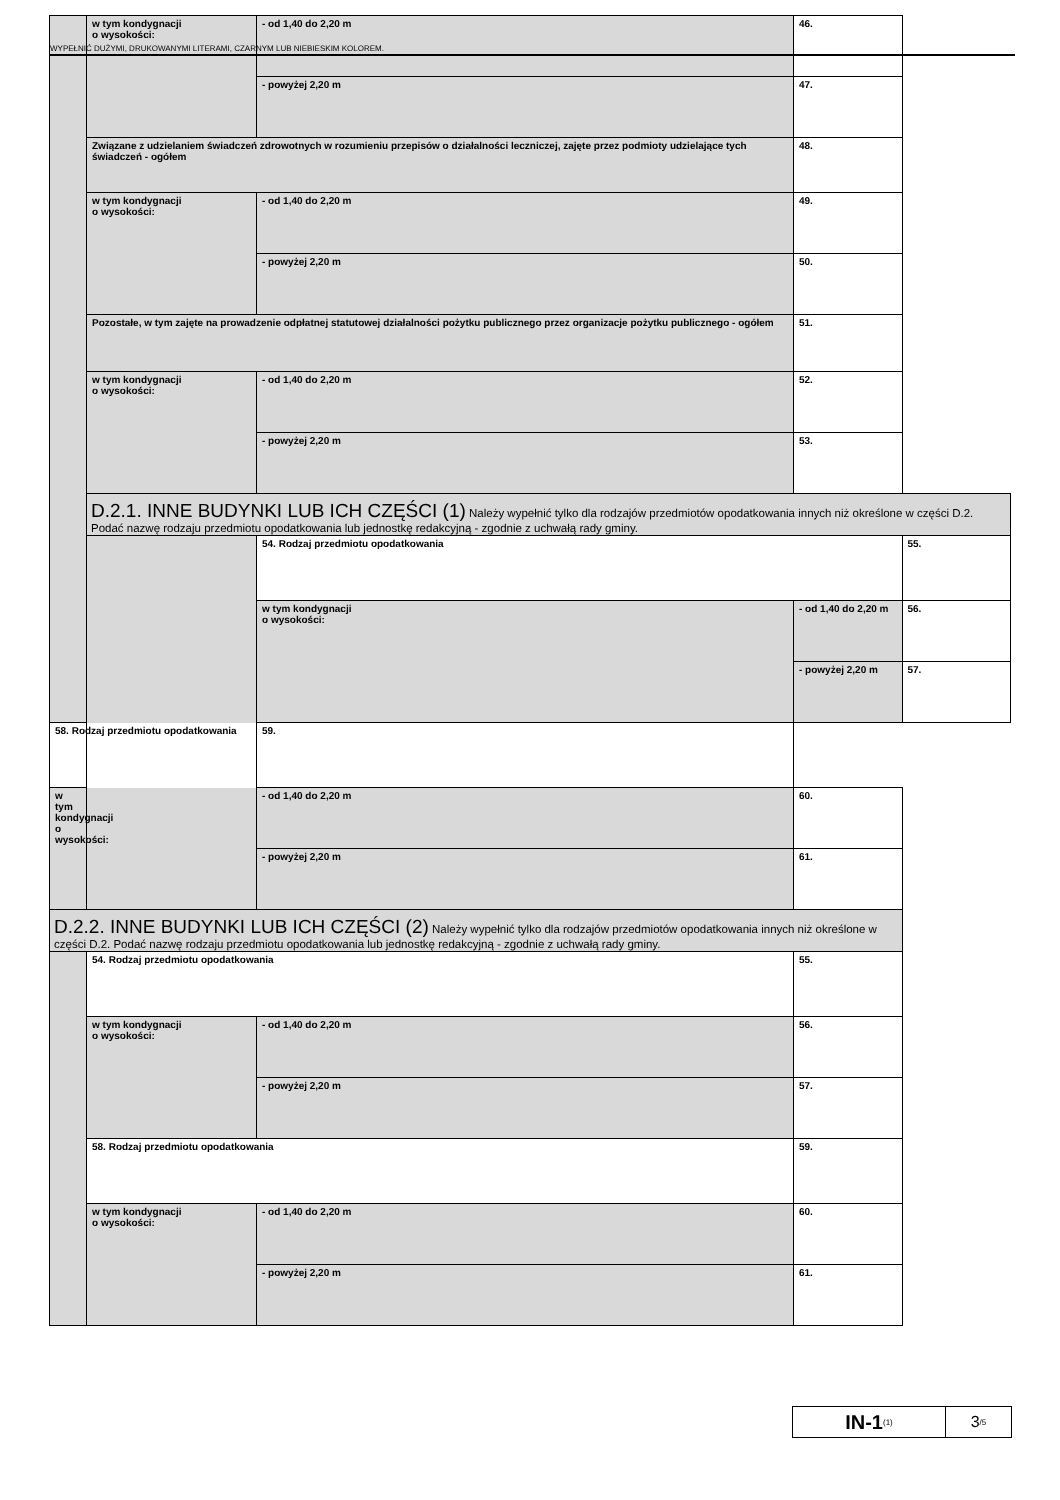WYPEŁNIĆ DUŻYMI, DRUKOWANYMI LITERAMI, CZARNYM LUB NIEBIESKIM KOLOREM.
| | w tym kondygnacji o wysokości: | - od 1,40 do 2,20 m | 46. | |
| | | - powyżej 2,20 m | 47. | |
| | Związane z udzielaniem świadczeń zdrowotnych w rozumieniu przepisów o działalności leczniczej, zajęte przez podmioty udzielające tych świadczeń - ogółem | | 48. | |
| | w tym kondygnacji o wysokości: | - od 1,40 do 2,20 m | 49. | |
| | | - powyżej 2,20 m | 50. | |
| | Pozostałe, w tym zajęte na prowadzenie odpłatnej statutowej działalności pożytku publicznego przez organizacje pożytku publicznego - ogółem | | 51. | |
| | w tym kondygnacji o wysokości: | - od 1,40 do 2,20 m | 52. | |
| | | - powyżej 2,20 m | 53. | |
| | D.2.1. INNE BUDYNKI LUB ICH CZĘŚCI (1) Należy wypełnić tylko dla rodzajów przedmiotów opodatkowania innych niż określone w części D.2. Podać nazwę rodzaju przedmiotu opodatkowania lub jednostkę redakcyjną - zgodnie z uchwałą rady gminy. | | | |
| | | 54. Rodzaj przedmiotu opodatkowania | | 55. |
| | | w tym kondygnacji o wysokości: | - od 1,40 do 2,20 m | 56. |
| | | | - powyżej 2,20 m | 57. |
| 58. Rodzaj przedmiotu opodatkowania | | 59. | | |
| w tym kondygnacji o wysokości: | | - od 1,40 do 2,20 m | 60. | |
| | | - powyżej 2,20 m | 61. | |
| D.2.2. INNE BUDYNKI LUB ICH CZĘŚCI (2) Należy wypełnić tylko dla rodzajów przedmiotów opodatkowania innych niż określone w części D.2. Podać nazwę rodzaju przedmiotu opodatkowania lub jednostkę redakcyjną - zgodnie z uchwałą rady gminy. | | | | |
| | 54. Rodzaj przedmiotu opodatkowania | | 55. | |
| | w tym kondygnacji o wysokości: | - od 1,40 do 2,20 m | 56. | |
| | | - powyżej 2,20 m | 57. | |
| | 58. Rodzaj przedmiotu opodatkowania | | 59. | |
| | w tym kondygnacji o wysokości: | - od 1,40 do 2,20 m | 60. | |
| | | - powyżej 2,20 m | 61. | |
IN-1<sub>(1)</sub>
3<sub>/5</sub>